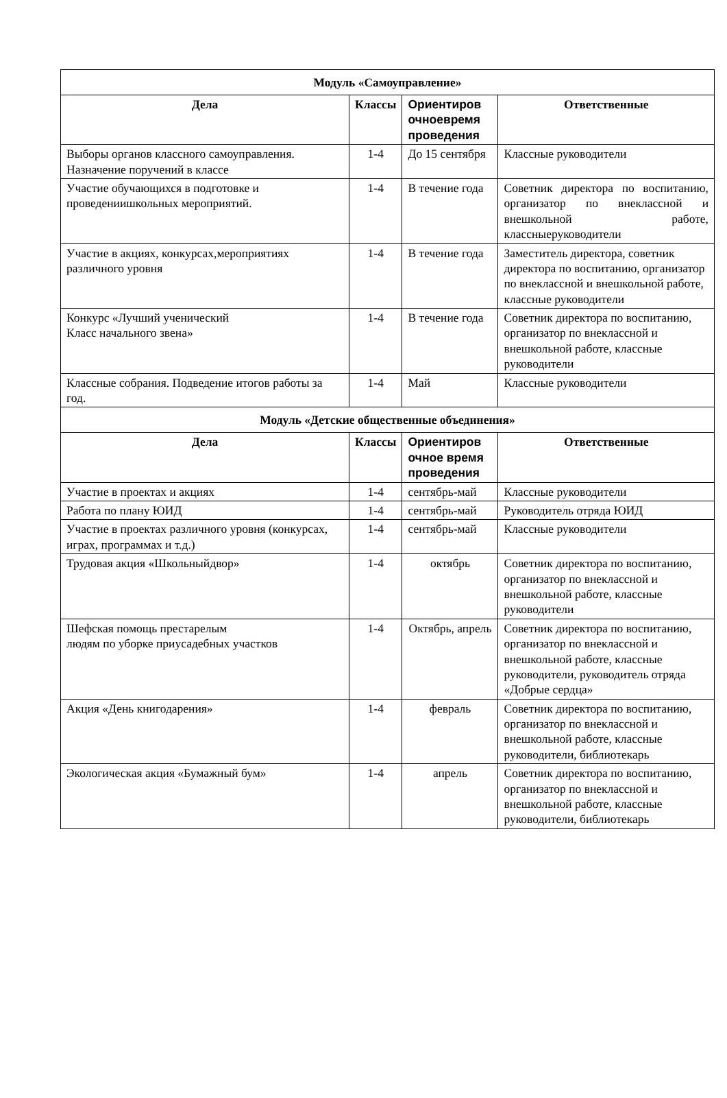| Модуль «Самоуправление» | | | |
| Дела | Классы | Ориентиров очноевремя проведения | Ответственные |
| Выборы органов классного самоуправления. Назначение поручений в классе | 1-4 | До 15 сентября | Классные руководители |
| Участие обучающихся в подготовке и проведениишкольных мероприятий. | 1-4 | В течение года | Советник директора по воспитанию, организатор по внеклассной и внешкольной работе, классныеруководители |
| Участие в акциях, конкурсах,мероприятиях различного уровня | 1-4 | В течение года | Заместитель директора, советник директора по воспитанию, организатор по внеклассной и внешкольной работе, классные руководители |
| Конкурс «Лучший ученический Класс начального звена» | 1-4 | В течение года | Советник директора по воспитанию, организатор по внеклассной и внешкольной работе, классные руководители |
| Классные собрания. Подведение итогов работы за год. | 1-4 | Май | Классные руководители |
| Модуль «Детские общественные объединения» | | | |
| Дела | Классы | Ориентиров очное время проведения | Ответственные |
| Участие в проектах и акциях | 1-4 | сентябрь-май | Классные руководители |
| Работа по плану ЮИД | 1-4 | сентябрь-май | Руководитель отряда ЮИД |
| Участие в проектах различного уровня (конкурсах, играх, программах и т.д.) | 1-4 | сентябрь-май | Классные руководители |
| Трудовая акция «Школьныйдвор» | 1-4 | октябрь | Советник директора по воспитанию, организатор по внеклассной и внешкольной работе, классные руководители |
| Шефская помощь престарелым людям по уборке приусадебных участков | 1-4 | Октябрь, апрель | Советник директора по воспитанию, организатор по внеклассной и внешкольной работе, классные руководители, руководитель отряда «Добрые сердца» |
| Акция «День книгодарения» | 1-4 | февраль | Советник директора по воспитанию, организатор по внеклассной и внешкольной работе, классные руководители, библиотекарь |
| Экологическая акция «Бумажный бум» | 1-4 | апрель | Советник директора по воспитанию, организатор по внеклассной и внешкольной работе, классные руководители, библиотекарь |